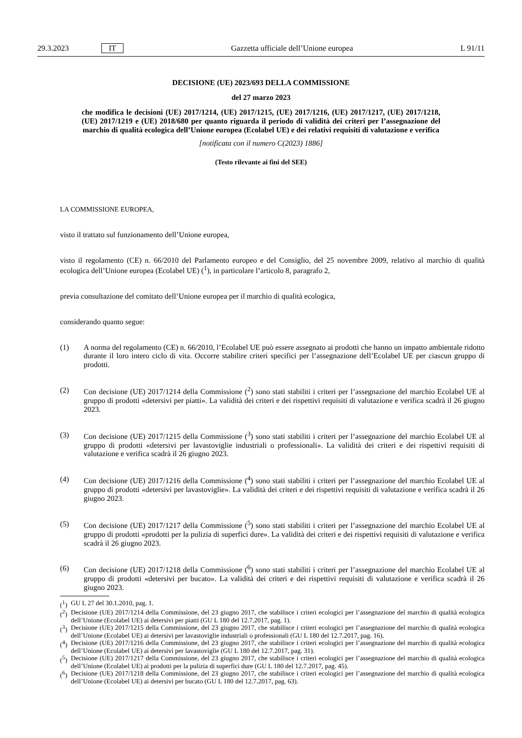29.3.2023 IT Gazzetta ufficiale dell’Unione europea L 91/11
DECISIONE (UE) 2023/693 DELLA COMMISSIONE
del 27 marzo 2023
che modifica le decisioni (UE) 2017/1214, (UE) 2017/1215, (UE) 2017/1216, (UE) 2017/1217, (UE) 2017/1218, (UE) 2017/1219 e (UE) 2018/680 per quanto riguarda il periodo di validità dei criteri per l’assegnazione del marchio di qualità ecologica dell’Unione europea (Ecolabel UE) e dei relativi requisiti di valutazione e verifica
[notificata con il numero C(2023) 1886]
(Testo rilevante ai fini del SEE)
LA COMMISSIONE EUROPEA,
visto il trattato sul funzionamento dell’Unione europea,
visto il regolamento (CE) n. 66/2010 del Parlamento europeo e del Consiglio, del 25 novembre 2009, relativo al marchio di qualità ecologica dell’Unione europea (Ecolabel UE) (<sup>1</sup>), in particolare l’articolo 8, paragrafo 2,
previa consultazione del comitato dell’Unione europea per il marchio di qualità ecologica,
considerando quanto segue:
(1) A norma del regolamento (CE) n. 66/2010, l’Ecolabel UE può essere assegnato ai prodotti che hanno un impatto ambientale ridotto durante il loro intero ciclo di vita. Occorre stabilire criteri specifici per l’assegnazione dell’Ecolabel UE per ciascun gruppo di prodotti.
(2) Con decisione (UE) 2017/1214 della Commissione (<sup>2</sup>) sono stati stabiliti i criteri per l’assegnazione del marchio Ecolabel UE al gruppo di prodotti «detersivi per piatti». La validità dei criteri e dei rispettivi requisiti di valutazione e verifica scadrà il 26 giugno 2023.
(3) Con decisione (UE) 2017/1215 della Commissione (<sup>3</sup>) sono stati stabiliti i criteri per l’assegnazione del marchio Ecolabel UE al gruppo di prodotti «detersivi per lavastoviglie industriali o professionali». La validità dei criteri e dei rispettivi requisiti di valutazione e verifica scadrà il 26 giugno 2023.
(4) Con decisione (UE) 2017/1216 della Commissione (<sup>4</sup>) sono stati stabiliti i criteri per l’assegnazione del marchio Ecolabel UE al gruppo di prodotti «detersivi per lavastoviglie». La validità dei criteri e dei rispettivi requisiti di valutazione e verifica scadrà il 26 giugno 2023.
(5) Con decisione (UE) 2017/1217 della Commissione (<sup>5</sup>) sono stati stabiliti i criteri per l’assegnazione del marchio Ecolabel UE al gruppo di prodotti «prodotti per la pulizia di superfici dure». La validità dei criteri e dei rispettivi requisiti di valutazione e verifica scadrà il 26 giugno 2023.
(6) Con decisione (UE) 2017/1218 della Commissione (<sup>6</sup>) sono stati stabiliti i criteri per l’assegnazione del marchio Ecolabel UE al gruppo di prodotti «detersivi per bucato». La validità dei criteri e dei rispettivi requisiti di valutazione e verifica scadrà il 26 giugno 2023.
(<sup>1</sup>) GU L 27 del 30.1.2010, pag. 1.
(<sup>2</sup>) Decisione (UE) 2017/1214 della Commissione, del 23 giugno 2017, che stabilisce i criteri ecologici per l’assegnazione del marchio di qualità ecologica dell’Unione (Ecolabel UE) ai detersivi per piatti (GU L 180 del 12.7.2017, pag. 1).
(<sup>3</sup>) Decisione (UE) 2017/1215 della Commissione, del 23 giugno 2017, che stabilisce i criteri ecologici per l’assegnazione del marchio di qualità ecologica dell’Unione (Ecolabel UE) ai detersivi per lavastoviglie industriali o professionali (GU L 180 del 12.7.2017, pag. 16).
(<sup>4</sup>) Decisione (UE) 2017/1216 della Commissione, del 23 giugno 2017, che stabilisce i criteri ecologici per l’assegnazione del marchio di qualità ecologica dell’Unione (Ecolabel UE) ai detersivi per lavastoviglie (GU L 180 del 12.7.2017, pag. 31).
(<sup>5</sup>) Decisione (UE) 2017/1217 della Commissione, del 23 giugno 2017, che stabilisce i criteri ecologici per l’assegnazione del marchio di qualità ecologica dell’Unione (Ecolabel UE) ai prodotti per la pulizia di superfici dure (GU L 180 del 12.7.2017, pag. 45).
(<sup>6</sup>) Decisione (UE) 2017/1218 della Commissione, del 23 giugno 2017, che stabilisce i criteri ecologici per l’assegnazione del marchio di qualità ecologica dell’Unione (Ecolabel UE) ai detersivi per bucato (GU L 180 del 12.7.2017, pag. 63).